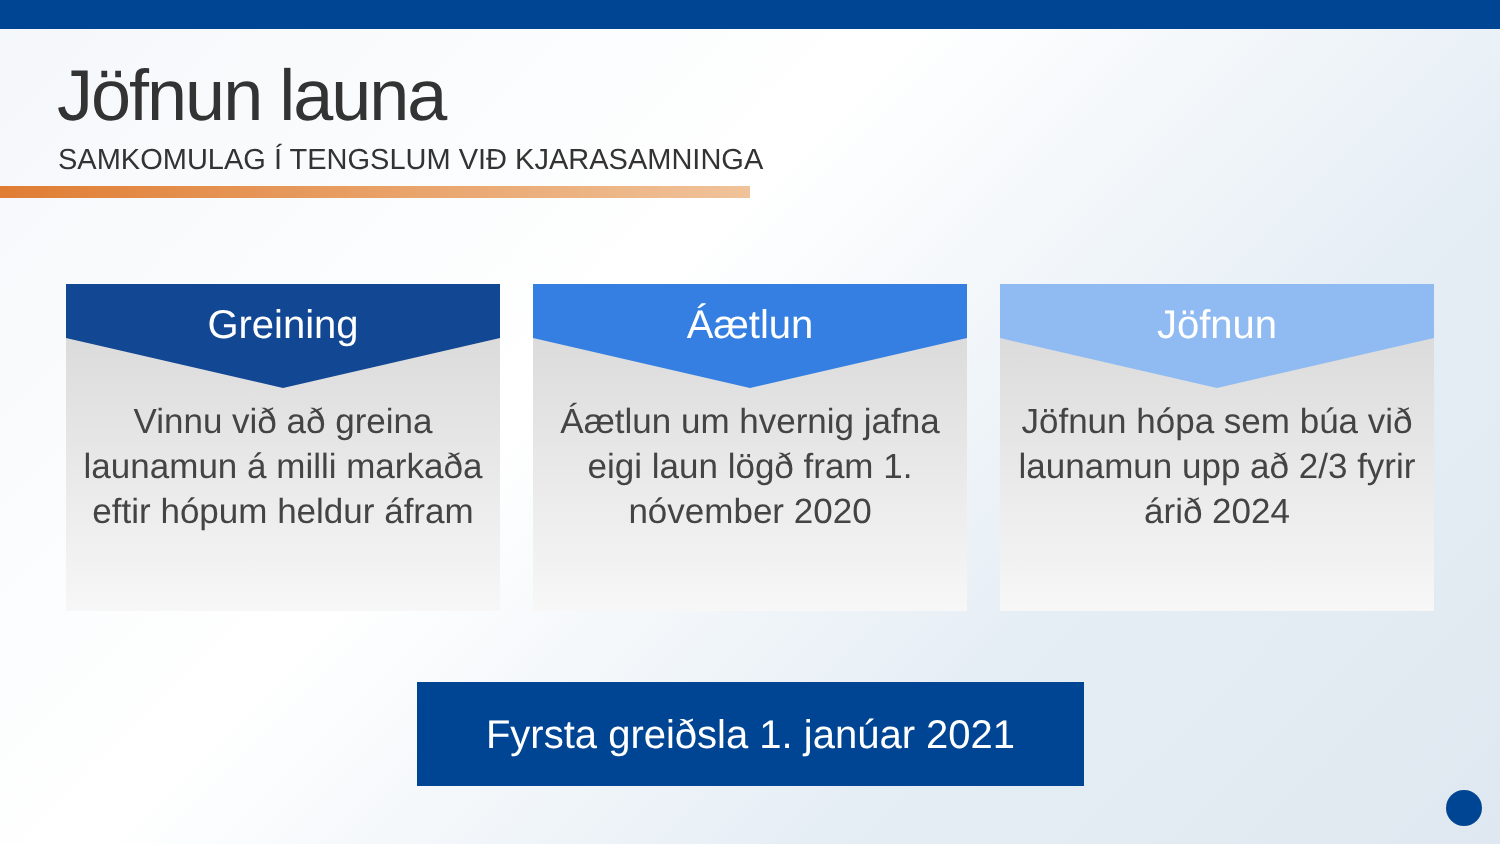Jöfnun launa
SAMKOMULAG Í TENGSLUM VIÐ KJARASAMNINGA
Greining
Vinnu við að greina launamun á milli markaða eftir hópum heldur áfram
Áætlun
Áætlun um hvernig jafna eigi laun lögð fram 1. nóvember 2020
Jöfnun
Jöfnun hópa sem búa við launamun upp að 2/3 fyrir árið 2024
Fyrsta greiðsla 1. janúar 2021